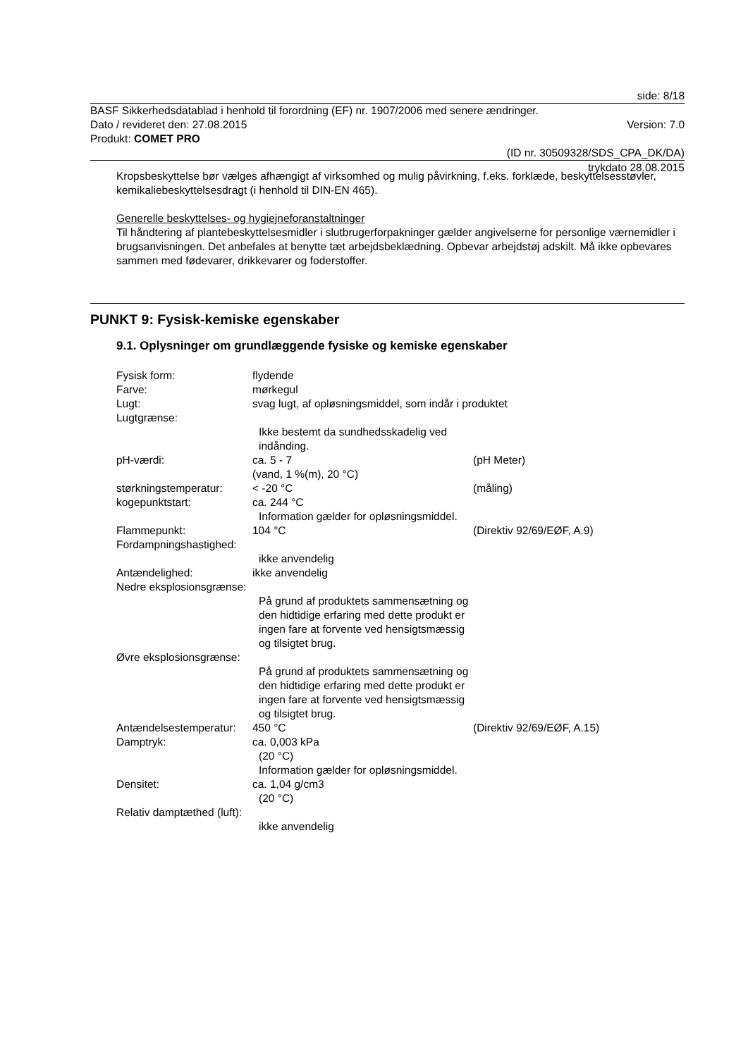side: 8/18
BASF Sikkerhedsdatablad i henhold til forordning (EF) nr. 1907/2006 med senere ændringer.
Dato / revideret den: 27.08.2015 Version: 7.0
Produkt: COMET PRO
(ID nr. 30509328/SDS_CPA_DK/DA)
trykdato 28.08.2015
Kropsbeskyttelse bør vælges afhængigt af virksomhed og mulig påvirkning, f.eks. forklæde, beskyttelsesstøvler, kemikaliebeskyttelsesdragt (i henhold til DIN-EN 465).
Generelle beskyttelses- og hygiejneforanstaltninger
Til håndtering af plantebeskyttelsesmidler i slutbrugerforpakninger gælder angivelserne for personlige værnemidler i brugsanvisningen. Det anbefales at benytte tæt arbejdsbeklædning. Opbevar arbejdstøj adskilt. Må ikke opbevares sammen med fødevarer, drikkevarer og foderstoffer.
PUNKT 9: Fysisk-kemiske egenskaber
9.1. Oplysninger om grundlæggende fysiske og kemiske egenskaber
| Fysisk form: | flydende | |
| Farve: | mørkegul | |
| Lugt: | svag lugt, af opløsningsmiddel, som indår i produktet | |
| Lugtgrænse: | | |
| | Ikke bestemt da sundhedsskadelig ved indånding. | |
| pH-værdi: | ca. 5 - 7 (vand, 1 %(m), 20 °C) | (pH Meter) |
| størkningstemperatur: | < -20 °C | (måling) |
| kogepunktstart: | ca. 244 °C Information gælder for opløsningsmiddel. | |
| Flammepunkt: | 104 °C | (Direktiv 92/69/EØF, A.9) |
| Fordampningshastighed: | | |
| | ikke anvendelig | |
| Antændelighed: | ikke anvendelig | |
| Nedre eksplosionsgrænse: | | |
| | På grund af produktets sammensætning og den hidtidige erfaring med dette produkt er ingen fare at forvente ved hensigtsmæssig og tilsigtet brug. | |
| Øvre eksplosionsgrænse: | | |
| | På grund af produktets sammensætning og den hidtidige erfaring med dette produkt er ingen fare at forvente ved hensigtsmæssig og tilsigtet brug. | |
| Antændelsestemperatur: | 450 °C | (Direktiv 92/69/EØF, A.15) |
| Damptryk: | ca. 0,003 kPa (20 °C) Information gælder for opløsningsmiddel. | |
| Densitet: | ca. 1,04 g/cm3 (20 °C) | |
| Relativ damptæthed (luft): | | |
| | ikke anvendelig | |